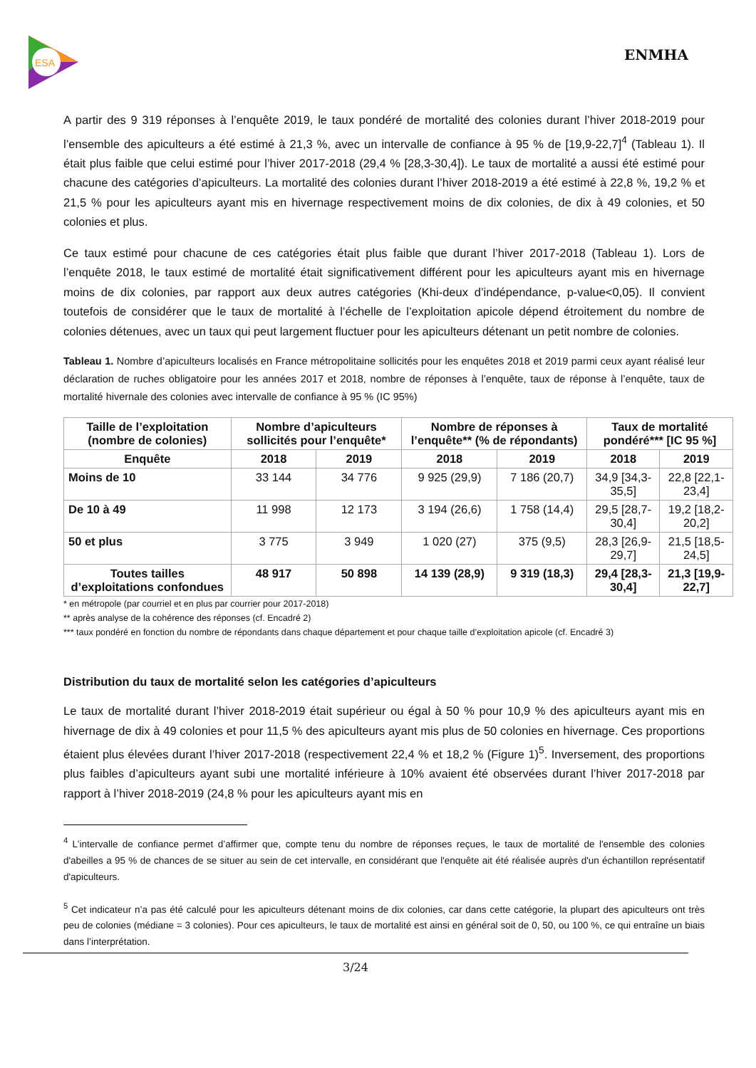ESA
ENMHA
A partir des 9 319 réponses à l’enquête 2019, le taux pondéré de mortalité des colonies durant l’hiver 2018-2019 pour l’ensemble des apiculteurs a été estimé à 21,3 %, avec un intervalle de confiance à 95 % de [19,9-22,7]<sup>4</sup> (Tableau 1). Il était plus faible que celui estimé pour l’hiver 2017-2018 (29,4 % [28,3-30,4]). Le taux de mortalité a aussi été estimé pour chacune des catégories d’apiculteurs. La mortalité des colonies durant l’hiver 2018-2019 a été estimé à 22,8 %, 19,2 % et 21,5 % pour les apiculteurs ayant mis en hivernage respectivement moins de dix colonies, de dix à 49 colonies, et 50 colonies et plus.
Ce taux estimé pour chacune de ces catégories était plus faible que durant l’hiver 2017-2018 (Tableau 1). Lors de l’enquête 2018, le taux estimé de mortalité était significativement différent pour les apiculteurs ayant mis en hivernage moins de dix colonies, par rapport aux deux autres catégories (Khi-deux d’indépendance, p-value<0,05). Il convient toutefois de considérer que le taux de mortalité à l’échelle de l’exploitation apicole dépend étroitement du nombre de colonies détenues, avec un taux qui peut largement fluctuer pour les apiculteurs détenant un petit nombre de colonies.
Tableau 1. Nombre d’apiculteurs localisés en France métropolitaine sollicités pour les enquêtes 2018 et 2019 parmi ceux ayant réalisé leur déclaration de ruches obligatoire pour les années 2017 et 2018, nombre de réponses à l’enquête, taux de réponse à l’enquête, taux de mortalité hivernale des colonies avec intervalle de confiance à 95 % (IC 95%)
| Taille de l’exploitation (nombre de colonies) | Nombre d’apiculteurs sollicités pour l’enquête* | | Nombre de réponses à l’enquête** (% de répondants) | | Taux de mortalité pondéré*** [IC 95 %] | |
| --- | --- | --- | --- | --- | --- | --- |
| Enquête | 2018 | 2019 | 2018 | 2019 | 2018 | 2019 |
| Moins de 10 | 33 144 | 34 776 | 9 925 (29,9) | 7 186 (20,7) | 34,9 [34,3-35,5] | 22,8 [22,1-23,4] |
| De 10 à 49 | 11 998 | 12 173 | 3 194 (26,6) | 1 758 (14,4) | 29,5 [28,7-30,4] | 19,2 [18,2-20,2] |
| 50 et plus | 3 775 | 3 949 | 1 020 (27) | 375 (9,5) | 28,3 [26,9-29,7] | 21,5 [18,5-24,5] |
| Toutes tailles d’exploitations confondues | 48 917 | 50 898 | 14 139 (28,9) | 9 319 (18,3) | 29,4 [28,3-30,4] | 21,3 [19,9-22,7] |
* en métropole (par courriel et en plus par courrier pour 2017-2018)
** après analyse de la cohérence des réponses (cf. Encadré 2)
*** taux pondéré en fonction du nombre de répondants dans chaque département et pour chaque taille d’exploitation apicole (cf. Encadré 3)
Distribution du taux de mortalité selon les catégories d’apiculteurs
Le taux de mortalité durant l’hiver 2018-2019 était supérieur ou égal à 50 % pour 10,9 % des apiculteurs ayant mis en hivernage de dix à 49 colonies et pour 11,5 % des apiculteurs ayant mis plus de 50 colonies en hivernage. Ces proportions étaient plus élevées durant l’hiver 2017-2018 (respectivement 22,4 % et 18,2 % (Figure 1)<sup>5</sup>. Inversement, des proportions plus faibles d’apiculteurs ayant subi une mortalité inférieure à 10% avaient été observées durant l’hiver 2017-2018 par rapport à l’hiver 2018-2019 (24,8 % pour les apiculteurs ayant mis en
<sup>4</sup> L’intervalle de confiance permet d’affirmer que, compte tenu du nombre de réponses reçues, le taux de mortalité de l'ensemble des colonies d'abeilles a 95 % de chances de se situer au sein de cet intervalle, en considérant que l'enquête ait été réalisée auprès d'un échantillon représentatif d'apiculteurs.
<sup>5</sup> Cet indicateur n’a pas été calculé pour les apiculteurs détenant moins de dix colonies, car dans cette catégorie, la plupart des apiculteurs ont très peu de colonies (médiane = 3 colonies). Pour ces apiculteurs, le taux de mortalité est ainsi en général soit de 0, 50, ou 100 %, ce qui entraîne un biais dans l’interprétation.
3/24